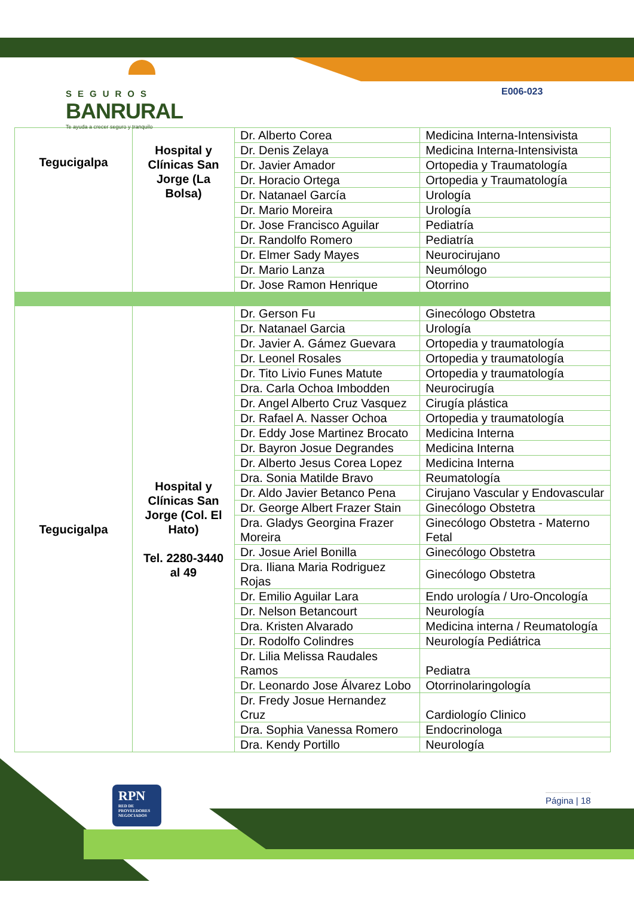SEGUROS
BANRURAL
Te ayuda a crecer seguro y tranquilo
E006-023
| Tegucigalpa | Hospital y Clínicas San Jorge (La Bolsa) | Dr. Alberto Corea | Medicina Interna-Intensivista |
| | | Dr. Denis Zelaya | Medicina Interna-Intensivista |
| | | Dr. Javier Amador | Ortopedia y Traumatología |
| | | Dr. Horacio Ortega | Ortopedia y Traumatología |
| | | Dr. Natanael García | Urología |
| | | Dr. Mario Moreira | Urología |
| | | Dr. Jose Francisco Aguilar | Pediatría |
| | | Dr. Randolfo Romero | Pediatría |
| | | Dr. Elmer Sady Mayes | Neurocirujano |
| | | Dr. Mario Lanza | Neumólogo |
| | | Dr. Jose Ramon Henrique | Otorrino |
| Tegucigalpa | Hospital y Clínicas San Jorge (Col. El Hato) Tel. 2280-3440 al 49 | Dr. Gerson Fu | Ginecólogo Obstetra |
| | | Dr. Natanael Garcia | Urología |
| | | Dr. Javier A. Gámez Guevara | Ortopedia y traumatología |
| | | Dr. Leonel Rosales | Ortopedia y traumatología |
| | | Dr. Tito Livio Funes Matute | Ortopedia y traumatología |
| | | Dra. Carla Ochoa Imbodden | Neurocirugía |
| | | Dr. Angel Alberto Cruz Vasquez | Cirugía plástica |
| | | Dr. Rafael A. Nasser Ochoa | Ortopedia y traumatología |
| | | Dr. Eddy Jose Martinez Brocato | Medicina Interna |
| | | Dr. Bayron Josue Degrandes | Medicina Interna |
| | | Dr. Alberto Jesus Corea Lopez | Medicina Interna |
| | | Dra. Sonia Matilde Bravo | Reumatología |
| | | Dr. Aldo Javier Betanco Pena | Cirujano Vascular y Endovascular |
| | | Dr. George Albert Frazer Stain | Ginecólogo Obstetra |
| | | Dra. Gladys Georgina Frazer Moreira | Ginecólogo Obstetra - Materno Fetal |
| | | Dr. Josue Ariel Bonilla | Ginecólogo Obstetra |
| | | Dra. Iliana Maria Rodriguez Rojas | Ginecólogo Obstetra |
| | | Dr. Emilio Aguilar Lara | Endo urología / Uro-Oncología |
| | | Dr. Nelson Betancourt | Neurología |
| | | Dra. Kristen Alvarado | Medicina interna / Reumatología |
| | | Dr. Rodolfo Colindres | Neurología Pediátrica |
| | | Dr. Lilia Melissa Raudales Ramos | Pediatra |
| | | Dr. Leonardo Jose Álvarez Lobo | Otorrinolaringología |
| | | Dr. Fredy Josue Hernandez Cruz | Cardiologío Clinico |
| | | Dra. Sophia Vanessa Romero | Endocrinologa |
| | | Dra. Kendy Portillo | Neurología |
RPN
RED DE PROVEEDORES NEGOCIADOS
Página | 18